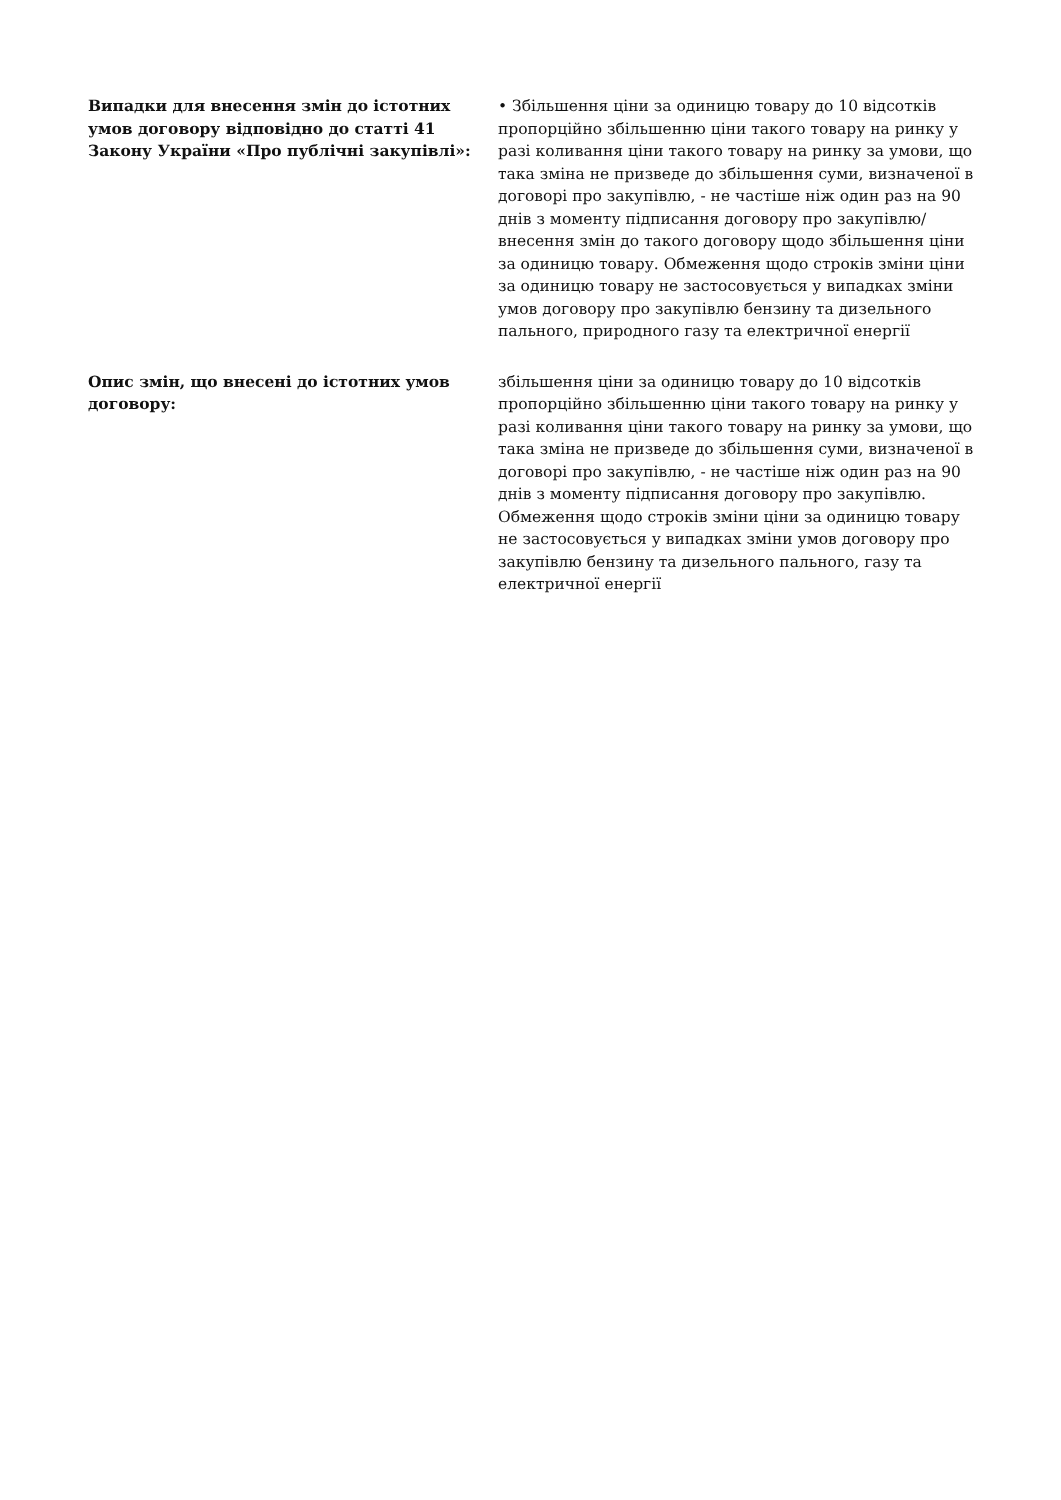| Випадки для внесення змін до істотних умов договору відповідно до статті 41 Закону України «Про публічні закупівлі»: | • Збільшення ціни за одиницю товару до 10 відсотків пропорційно збільшенню ціни такого товару на ринку у разі коливання ціни такого товару на ринку за умови, що така зміна не призведе до збільшення суми, визначеної в договорі про закупівлю, - не частіше ніж один раз на 90 днів з моменту підписання договору про закупівлю/внесення змін до такого договору щодо збільшення ціни за одиницю товару. Обмеження щодо строків зміни ціни за одиницю товару не застосовується у випадках зміни умов договору про закупівлю бензину та дизельного пального, природного газу та електричної енергії |
| Опис змін, що внесені до істотних умов договору: | збільшення ціни за одиницю товару до 10 відсотків пропорційно збільшенню ціни такого товару на ринку у разі коливання ціни такого товару на ринку за умови, що така зміна не призведе до збільшення суми, визначеної в договорі про закупівлю, - не частіше ніж один раз на 90 днів з моменту підписання договору про закупівлю. Обмеження щодо строків зміни ціни за одиницю товару не застосовується у випадках зміни умов договору про закупівлю бензину та дизельного пального, газу та електричної енергії |